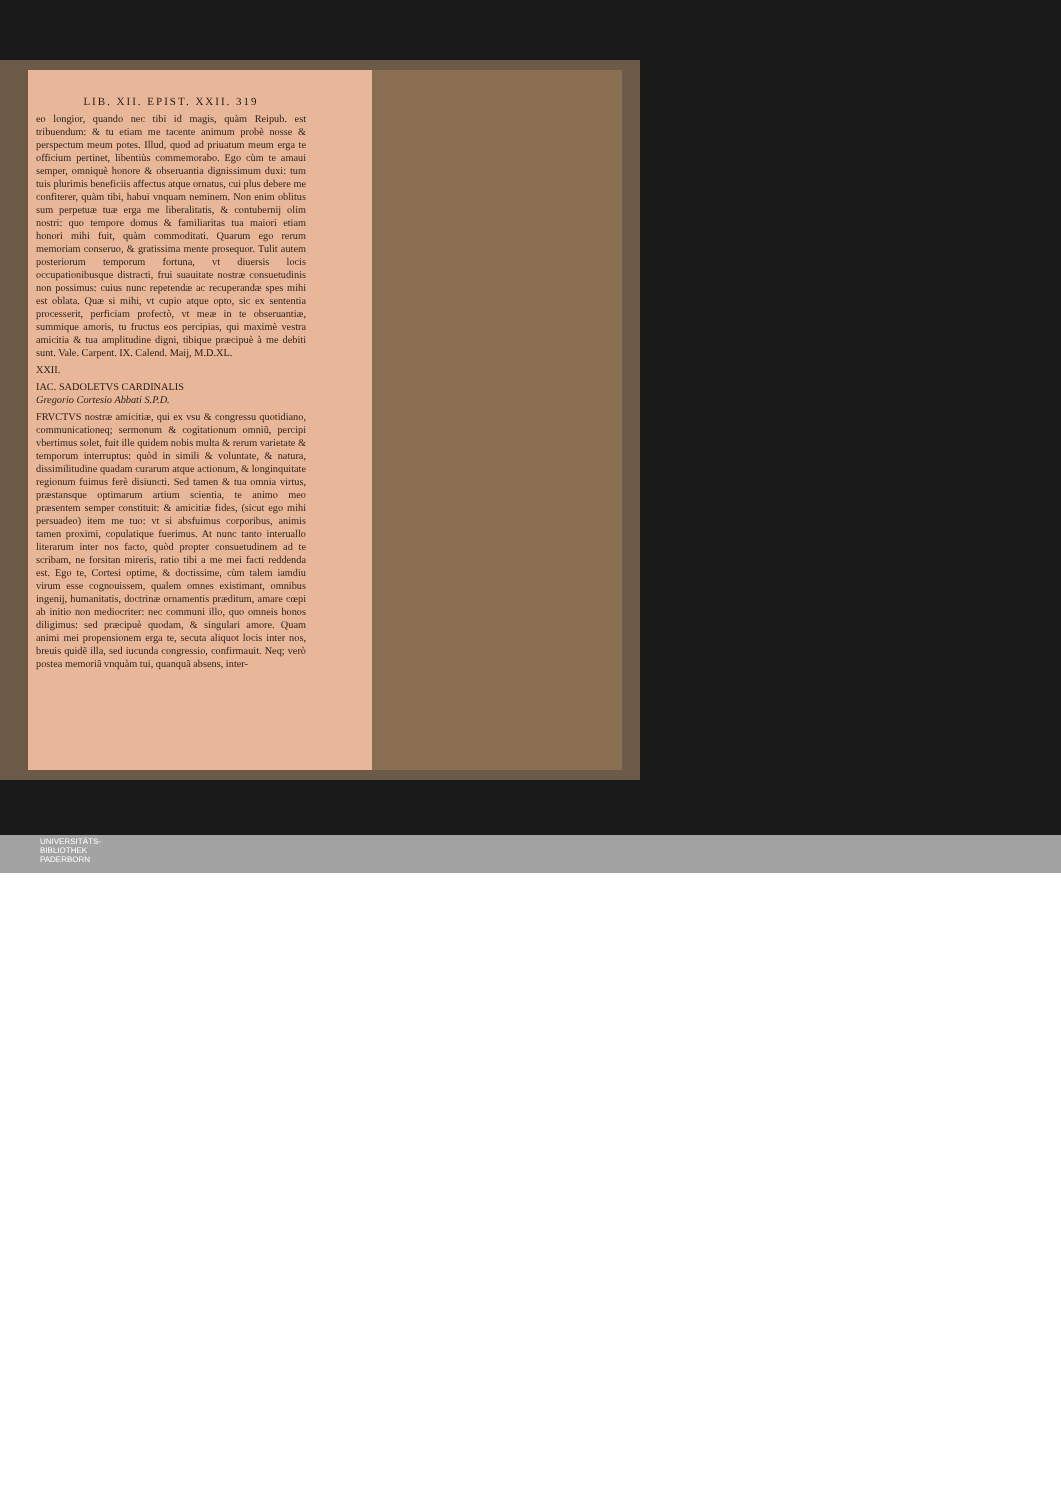LIB. XII. EPIST. XXII. 319
eo longior, quando nec tibi id magis, quàm Reipub. est tribuendum: & tu etiam me tacente animum probè nosse & perspectum meum potes. Illud, quod ad priuatum meum erga te officium pertinet, libentiùs commemorabo. Ego cùm te amaui semper, omniquè honore & obseruantia dignissimum duxi: tum tuis plurimis beneficiis affectus atque ornatus, cui plus debere me confiterer, quàm tibi, habui vnquam neminem. Non enim oblitus sum perpetuæ tuæ erga me liberalitatis, & contubernij olim nostri: quo tempore domus & familiaritas tua maiori etiam honori mihi fuit, quàm commoditati. Quarum ego rerum memoriam conseruo, & gratissima mente prosequor. Tulit autem posteriorum temporum fortuna, vt diuersis locis occupationibusque distracti, frui suauitate nostræ consuetudinis non possimus: cuius nunc repetendæ ac recuperandæ spes mihi est oblata. Quæ si mihi, vt cupio atque opto, sic ex sententia processerit, perficiam profectò, vt meæ in te obseruantiæ, summique amoris, tu fructus eos percipias, qui maximè vestra amicitia & tua amplitudine digni, tibique præcipuè à me debiti sunt. Vale. Carpent. IX. Calend. Maij, M.D.XL.
XXII.
IAC. SADOLETVS CARDINALIS
Gregorio Cortesio Abbati S.P.D.
FRVCTVS nostræ amicitiæ, qui ex vsu & congressu quotidiano, communicationeq; sermonum & cogitationum omniũ, percipi vbertimus solet, fuit ille quidem nobis multa & rerum varietate & temporum interruptus: quòd in simili & voluntate, & natura, dissimilitudine quadam curarum atque actionum, & longinquitate regionum fuimus ferè disiuncti. Sed tamen & tua omnia virtus, præstansque optimarum artium scientia, te animo meo præsentem semper constituit: & amicitiæ fides, (sicut ego mihi persuadeo) item me tuo: vt si absfuimus corporibus, animis tamen proximi, copulatique fuerimus. At nunc tanto interuallo literarum inter nos facto, quòd propter consuetudinem ad te scribam, ne forsitan mireris, ratio tibi a me mei facti reddenda est. Ego te, Cortesi optime, & doctissime, cùm talem iamdiu virum esse cognouissem, qualem omnes existimant, omnibus ingenij, humanitatis, doctrinæ ornamentis prædi­tum, amare cœpi ab initio non mediocriter: nec communi illo, quo omneis bonos diligimus: sed præcipuè quodam, & singulari amore. Quam animi mei propensionem erga te, secuta aliquot locis inter nos, breuis quidẽ illa, sed iucunda congressio, confirmauit. Neq; verò postea memoriã vnquàm tui, quanquã absens, inter-
UNIVERSITÄTS-
BIBLIOTHEK
PADERBORN